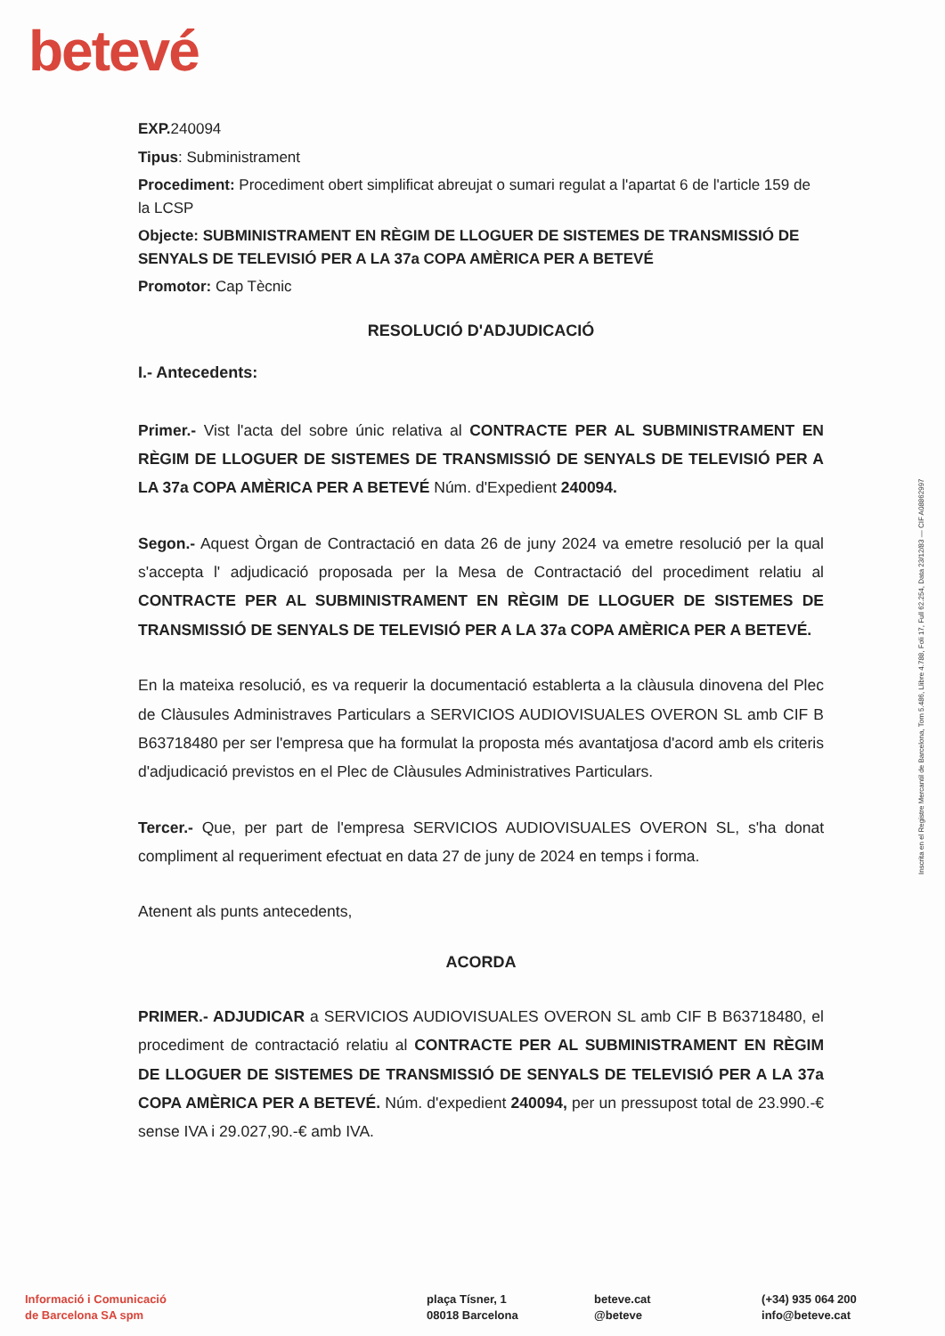betevé
EXP. 240094
Tipus: Subministrament
Procediment: Procediment obert simplificat abreujat o sumari regulat a l'apartat 6 de l'article 159 de la LCSP
Objecte: SUBMINISTRAMENT EN RÈGIM DE LLOGUER DE SISTEMES DE TRANSMISSIÓ DE SENYALS DE TELEVISIÓ PER A LA 37a COPA AMÈRICA PER A BETEVÉ
Promotor: Cap Tècnic
RESOLUCIÓ D'ADJUDICACIÓ
I.- Antecedents:
Primer.- Vist l'acta del sobre únic relativa al CONTRACTE PER AL SUBMINISTRAMENT EN RÈGIM DE LLOGUER DE SISTEMES DE TRANSMISSIÓ DE SENYALS DE TELEVISIÓ PER A LA 37a COPA AMÈRICA PER A BETEVÉ Núm. d'Expedient 240094.
Segon.- Aquest Òrgan de Contractació en data 26 de juny 2024 va emetre resolució per la qual s'accepta l' adjudicació proposada per la Mesa de Contractació del procediment relatiu al CONTRACTE PER AL SUBMINISTRAMENT EN RÈGIM DE LLOGUER DE SISTEMES DE TRANSMISSIÓ DE SENYALS DE TELEVISIÓ PER A LA 37a COPA AMÈRICA PER A BETEVÉ.
En la mateixa resolució, es va requerir la documentació establerta a la clàusula dinovena del Plec de Clàusules Administraves Particulars a SERVICIOS AUDIOVISUALES OVERON SL amb CIF B B63718480 per ser l'empresa que ha formulat la proposta més avantatjosa d'acord amb els criteris d'adjudicació previstos en el Plec de Clàusules Administratives Particulars.
Tercer.- Que, per part de l'empresa SERVICIOS AUDIOVISUALES OVERON SL, s'ha donat compliment al requeriment efectuat en data 27 de juny de 2024 en temps i forma.
Atenent als punts antecedents,
ACORDA
PRIMER.- ADJUDICAR a SERVICIOS AUDIOVISUALES OVERON SL amb CIF B B63718480, el procediment de contractació relatiu al CONTRACTE PER AL SUBMINISTRAMENT EN RÈGIM DE LLOGUER DE SISTEMES DE TRANSMISSIÓ DE SENYALS DE TELEVISIÓ PER A LA 37a COPA AMÈRICA PER A BETEVÉ. Núm. d'expedient 240094, per un pressupost total de 23.990.-€ sense IVA i 29.027,90.-€ amb IVA.
Inscrita en el Registre Mercantil de Barcelona, Tom 5.486, Llibre 4.788, Foli 17, Full 62.254, Data 23/12/83 — CIF A08862997
Informació i Comunicació
de Barcelona SA spm
plaça Tísner, 1
08018 Barcelona
beteve.cat
@beteve
(+34) 935 064 200
info@beteve.cat